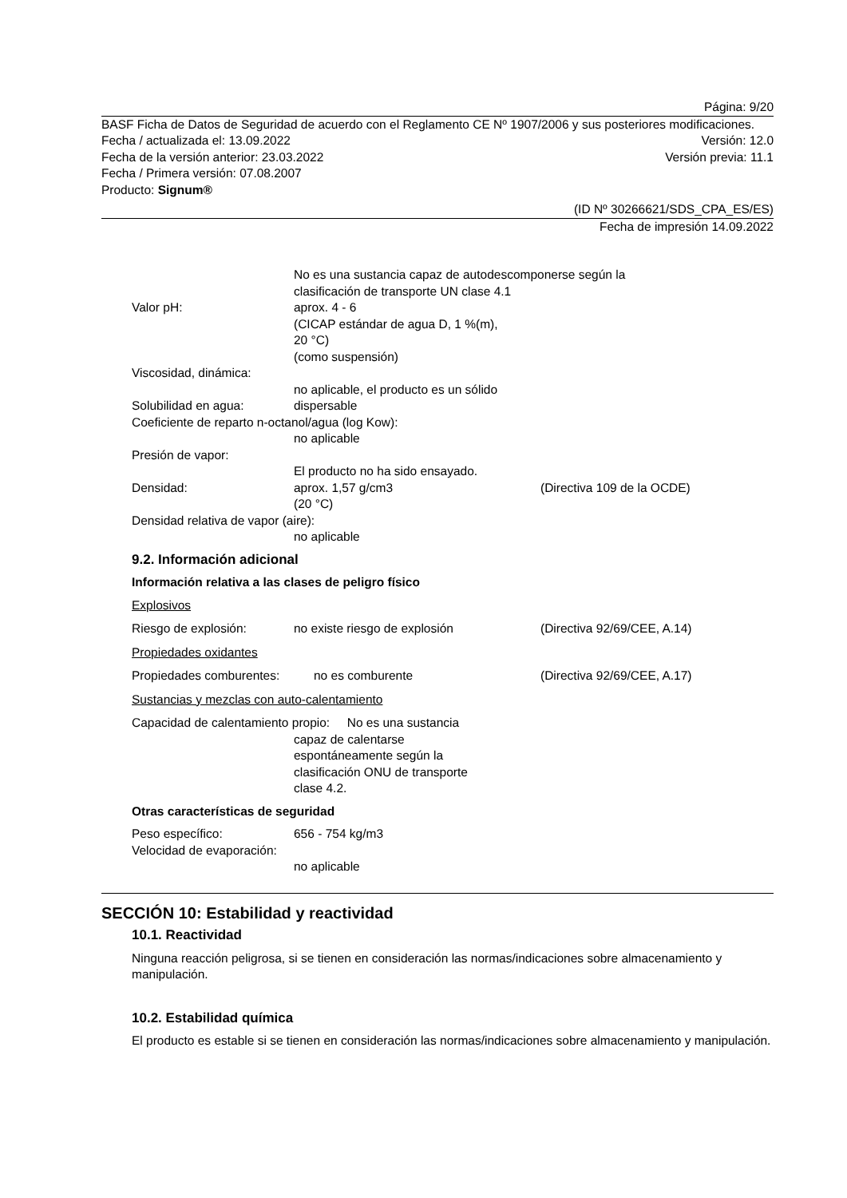Página: 9/20
BASF Ficha de Datos de Seguridad de acuerdo con el Reglamento CE Nº 1907/2006 y sus posteriores modificaciones.
Fecha / actualizada el: 13.09.2022 Versión: 12.0
Fecha de la versión anterior: 23.03.2022 Versión previa: 11.1
Fecha / Primera versión: 07.08.2007
Producto: Signum®
(ID Nº 30266621/SDS_CPA_ES/ES)
Fecha de impresión 14.09.2022
No es una sustancia capaz de autodescomponerse según la
clasificación de transporte UN clase 4.1
Valor pH: aprox. 4 - 6
(CICAP estándar de agua D, 1 %(m),
20 °C)
(como suspensión)
Viscosidad, dinámica:
no aplicable, el producto es un sólido
Solubilidad en agua: dispersable
Coeficiente de reparto n-octanol/agua (log Kow):
no aplicable
Presión de vapor:
El producto no ha sido ensayado.
Densidad: aprox. 1,57 g/cm3
(20 °C) (Directiva 109 de la OCDE)
Densidad relativa de vapor (aire):
no aplicable
9.2. Información adicional
Información relativa a las clases de peligro físico
Explosivos
Riesgo de explosión: no existe riesgo de explosión (Directiva 92/69/CEE, A.14)
Propiedades oxidantes
Propiedades comburentes: no es comburente (Directiva 92/69/CEE, A.17)
Sustancias y mezclas con auto-calentamiento
Capacidad de calentamiento propio: No es una sustancia
capaz de calentarse
espontáneamente según la
clasificación ONU de transporte
clase 4.2.
Otras características de seguridad
Peso específico: 656 - 754 kg/m3
Velocidad de evaporación:
no aplicable
SECCIÓN 10: Estabilidad y reactividad
10.1. Reactividad
Ninguna reacción peligrosa, si se tienen en consideración las normas/indicaciones sobre almacenamiento y manipulación.
10.2. Estabilidad química
El producto es estable si se tienen en consideración las normas/indicaciones sobre almacenamiento y manipulación.